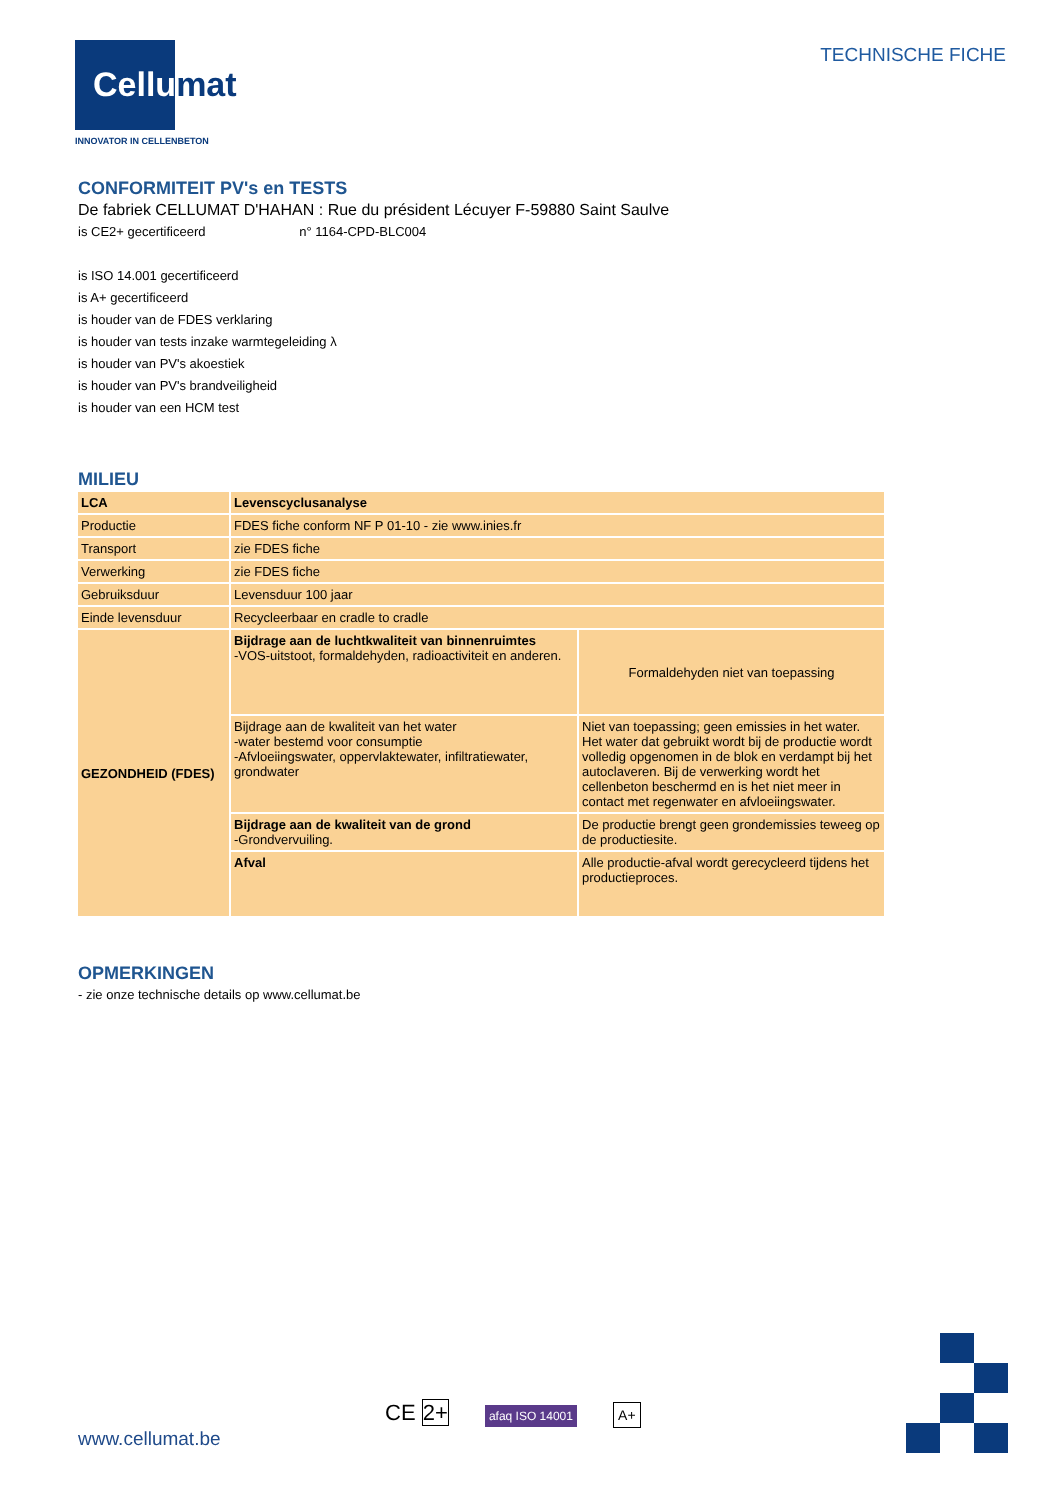Cellumat
INNOVATOR IN CELLENBETON
TECHNISCHE FICHE
CONFORMITEIT PV's en TESTS
De fabriek CELLUMAT D'HAHAN : Rue du président Lécuyer F-59880 Saint Saulve
is CE2+ gecertificeerd n° 1164-CPD-BLC004
is ISO 14.001 gecertificeerd
is A+ gecertificeerd
is houder van de FDES verklaring
is houder van tests inzake warmtegeleiding λ
is houder van PV's akoestiek
is houder van PV's brandveiligheid
is houder van een HCM test
MILIEU
| LCA | Levenscyclusanalyse | |
| Productie | FDES fiche conform NF P 01-10 - zie www.inies.fr | |
| Transport | zie FDES fiche | |
| Verwerking | zie FDES fiche | |
| Gebruiksduur | Levensduur 100 jaar | |
| Einde levensduur | Recycleerbaar en cradle to cradle | |
| GEZONDHEID (FDES) | Bijdrage aan de luchtkwaliteit van binnenruimtes -VOS-uitstoot, formaldehyden, radioactiviteit en anderen. | Formaldehyden niet van toepassing |
| | Bijdrage aan de kwaliteit van het water -water bestemd voor consumptie -Afvloeiingswater, oppervlaktewater, infiltratiewater, grondwater | Niet van toepassing; geen emissies in het water. Het water dat gebruikt wordt bij de productie wordt volledig opgenomen in de blok en verdampt bij het autoclaveren. Bij de verwerking wordt het cellenbeton beschermd en is het niet meer in contact met regenwater en afvloeiingswater. |
| | Bijdrage aan de kwaliteit van de grond -Grondvervuiling. | De productie brengt geen grondemissies teweeg op de productiesite. |
| | Afval | Alle productie-afval wordt gerecycleerd tijdens het productieproces. |
OPMERKINGEN
- zie onze technische details op www.cellumat.be
www.cellumat.be
CE 2+ afaq ISO 14001 A+